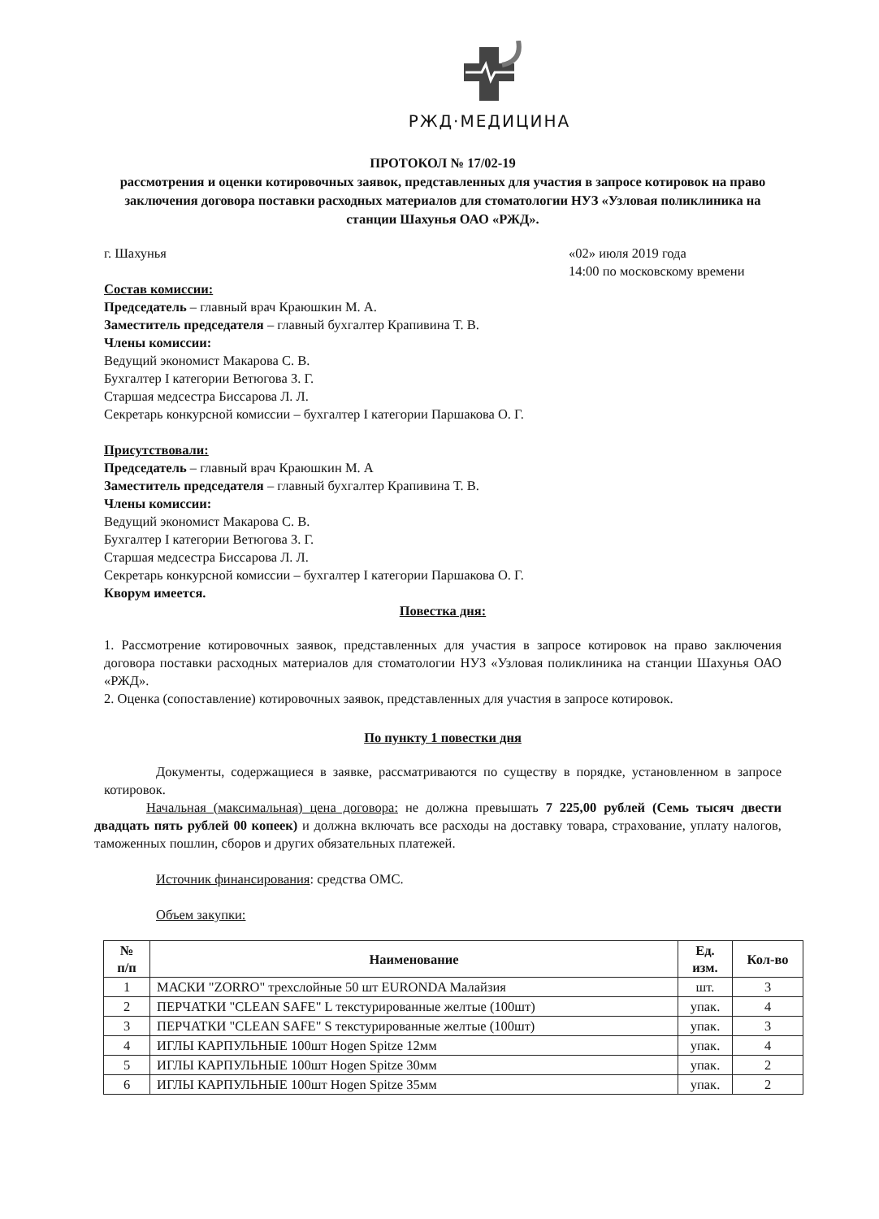РЖД·МЕДИЦИНА
ПРОТОКОЛ № 17/02-19
рассмотрения и оценки котировочных заявок, представленных для участия в запросе котировок на право заключения договора поставки расходных материалов для стоматологии НУЗ «Узловая поликлиника на станции Шахунья ОАО «РЖД».
г. Шахунья «02» июля 2019 года
14:00 по московскому времени
Состав комиссии:
Председатель – главный врач Краюшкин М. А.
Заместитель председателя – главный бухгалтер Крапивина Т. В.
Члены комиссии:
Ведущий экономист Макарова С. В.
Бухгалтер I категории Ветюгова З. Г.
Старшая медсестра Биссарова Л. Л.
Секретарь конкурсной комиссии – бухгалтер I категории Паршакова О. Г.
Присутствовали:
Председатель – главный врач Краюшкин М. А
Заместитель председателя – главный бухгалтер Крапивина Т. В.
Члены комиссии:
Ведущий экономист Макарова С. В.
Бухгалтер I категории Ветюгова З. Г.
Старшая медсестра Биссарова Л. Л.
Секретарь конкурсной комиссии – бухгалтер I категории Паршакова О. Г.
Кворум имеется.
Повестка дня:
1. Рассмотрение котировочных заявок, представленных для участия в запросе котировок на право заключения договора поставки расходных материалов для стоматологии НУЗ «Узловая поликлиника на станции Шахунья ОАО «РЖД».
2. Оценка (сопоставление) котировочных заявок, представленных для участия в запросе котировок.
По пункту 1 повестки дня
Документы, содержащиеся в заявке, рассматриваются по существу в порядке, установленном в запросе котировок.
Начальная (максимальная) цена договора: не должна превышать 7 225,00 рублей (Семь тысяч двести двадцать пять рублей 00 копеек) и должна включать все расходы на доставку товара, страхование, уплату налогов, таможенных пошлин, сборов и других обязательных платежей.
Источник финансирования: средства ОМС.
Объем закупки:
| № п/п | Наименование | Ед. изм. | Кол-во |
| --- | --- | --- | --- |
| 1 | МАСКИ "ZORRO" трехслойные 50 шт EURONDA Малайзия | шт. | 3 |
| 2 | ПЕРЧАТКИ "CLEAN SAFE" L текстурированные желтые (100шт) | упак. | 4 |
| 3 | ПЕРЧАТКИ "CLEAN SAFE" S текстурированные желтые (100шт) | упак. | 3 |
| 4 | ИГЛЫ КАРПУЛЬНЫЕ 100шт Hogen Spitze 12мм | упак. | 4 |
| 5 | ИГЛЫ КАРПУЛЬНЫЕ 100шт Hogen Spitze 30мм | упак. | 2 |
| 6 | ИГЛЫ КАРПУЛЬНЫЕ 100шт Hogen Spitze 35мм | упак. | 2 |